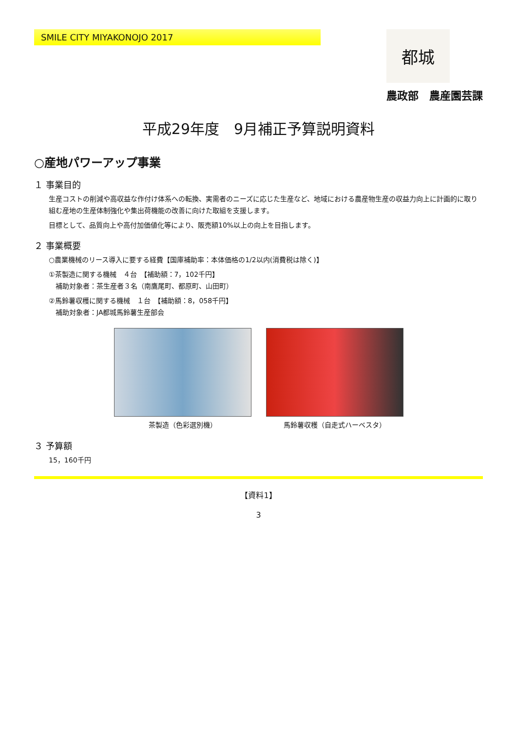SMILE CITY MIYAKONOJO 2017
都城
農政部　農産園芸課
平成29年度　9月補正予算説明資料
○産地パワーアップ事業
１ 事業目的
生産コストの削減や高収益な作付け体系への転換、実需者のニーズに応じた生産など、地域における農産物生産の収益力向上に計画的に取り組む産地の生産体制強化や集出荷機能の改善に向けた取組を支援します。
目標として、品質向上や高付加価値化等により、販売額10%以上の向上を目指します。
２ 事業概要
○農業機械のリース導入に要する経費【国庫補助率：本体価格の1/2以内(消費税は除く)】
①茶製造に関する機械　４台　【補助額：7，102千円】
　補助対象者：茶生産者３名（南鷹尾町、都原町、山田町）
②馬鈴薯収穫に関する機械　１台　【補助額：8，058千円】
　補助対象者：JA都城馬鈴薯生産部会
茶製造（色彩選別機） 馬鈴薯収穫（自走式ハーベスタ）
３ 予算額
15，160千円
【資料1】
3